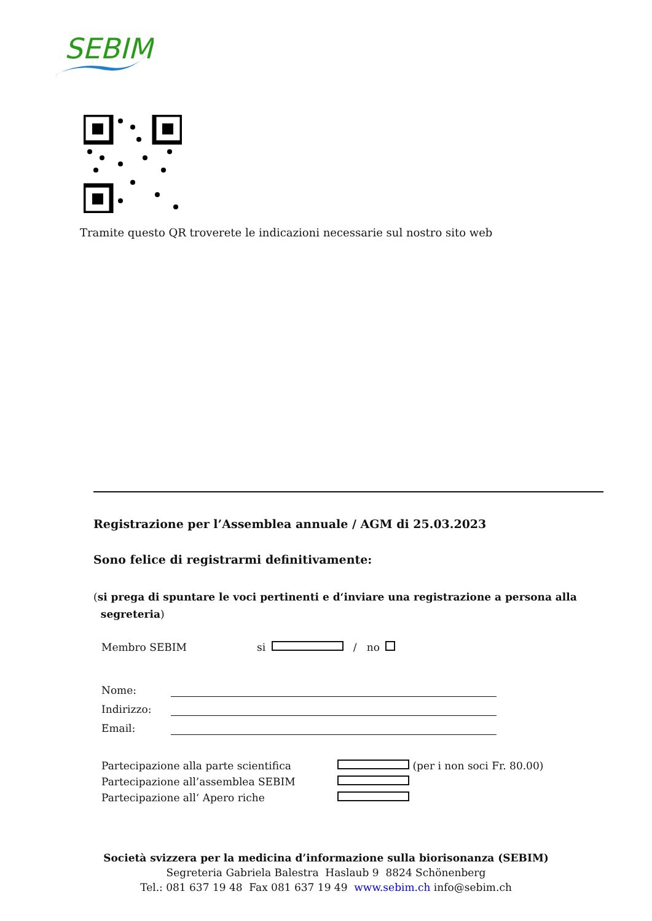SEBIM
Tramite questo QR troverete le indicazioni necessarie sul nostro sito web
Registrazione per l’Assemblea annuale / AGM di 25.03.2023
Sono felice di registrarmi definitivamente:
(si prega di spuntare le voci pertinenti e d‘inviare una registrazione a persona alla
segreteria)
Membro SEBIM si / no
Nome:
Indirizzo:
Email:
Partecipazione alla parte scientifica (per i non soci Fr. 80.00)
Partecipazione all’assemblea SEBIM
Partecipazione all‘ Apero riche
Società svizzera per la medicina d’informazione sulla biorisonanza (SEBIM)
Segreteria Gabriela Balestra Haslaub 9 8824 Schönenberg
Tel.: 081 637 19 48 Fax 081 637 19 49 www.sebim.ch info@sebim.ch